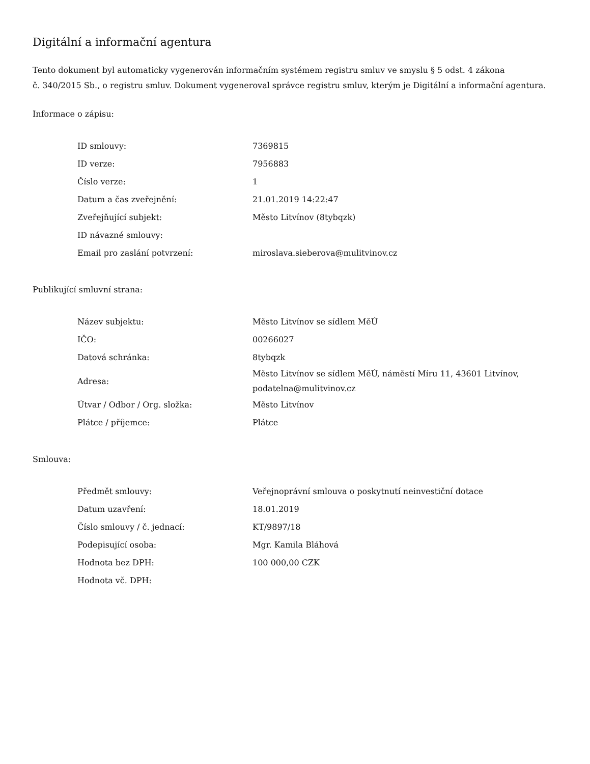Digitální a informační agentura
Tento dokument byl automaticky vygenerován informačním systémem registru smluv ve smyslu § 5 odst. 4 zákona
č. 340/2015 Sb., o registru smluv. Dokument vygeneroval správce registru smluv, kterým je Digitální a informační agentura.
Informace o zápisu:
| ID smlouvy: | 7369815 |
| ID verze: | 7956883 |
| Číslo verze: | 1 |
| Datum a čas zveřejnění: | 21.01.2019 14:22:47 |
| Zveřejňující subjekt: | Město Litvínov (8tybqzk) |
| ID návazné smlouvy: | |
| Email pro zaslání potvrzení: | miroslava.sieberova@mulitvinov.cz |
Publikující smluvní strana:
| Název subjektu: | Město Litvínov se sídlem MěÚ |
| IČO: | 00266027 |
| Datová schránka: | 8tybqzk |
| Adresa: | Město Litvínov se sídlem MěÚ, náměstí Míru 11, 43601 Litvínov, podatelna@mulitvinov.cz |
| Útvar / Odbor / Org. složka: | Město Litvínov |
| Plátce / příjemce: | Plátce |
Smlouva:
| Předmět smlouvy: | Veřejnoprávní smlouva o poskytnutí neinvestiční dotace |
| Datum uzavření: | 18.01.2019 |
| Číslo smlouvy / č. jednací: | KT/9897/18 |
| Podepisující osoba: | Mgr. Kamila Bláhová |
| Hodnota bez DPH: | 100 000,00 CZK |
| Hodnota vč. DPH: | |